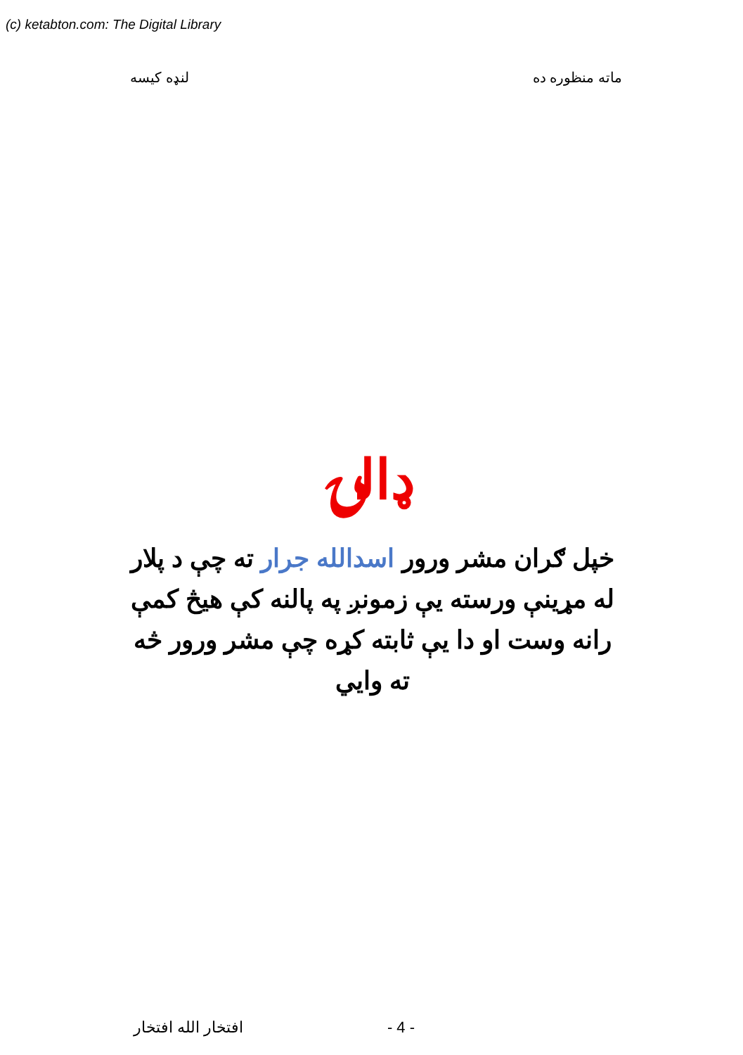(c) ketabton.com: The Digital Library
ماته منظوره ده لنډه کيسه
ډالۍ
خپل ګران مشر ورور اسدالله جرار ته چې د پلار له مړينې ورسته يې زمونږ په پالنه کې هيڅ کمې رانه وست او دا يې ثابته کړه چې مشر ورور څه ته وايي
افتخار الله افتخار - 4 -